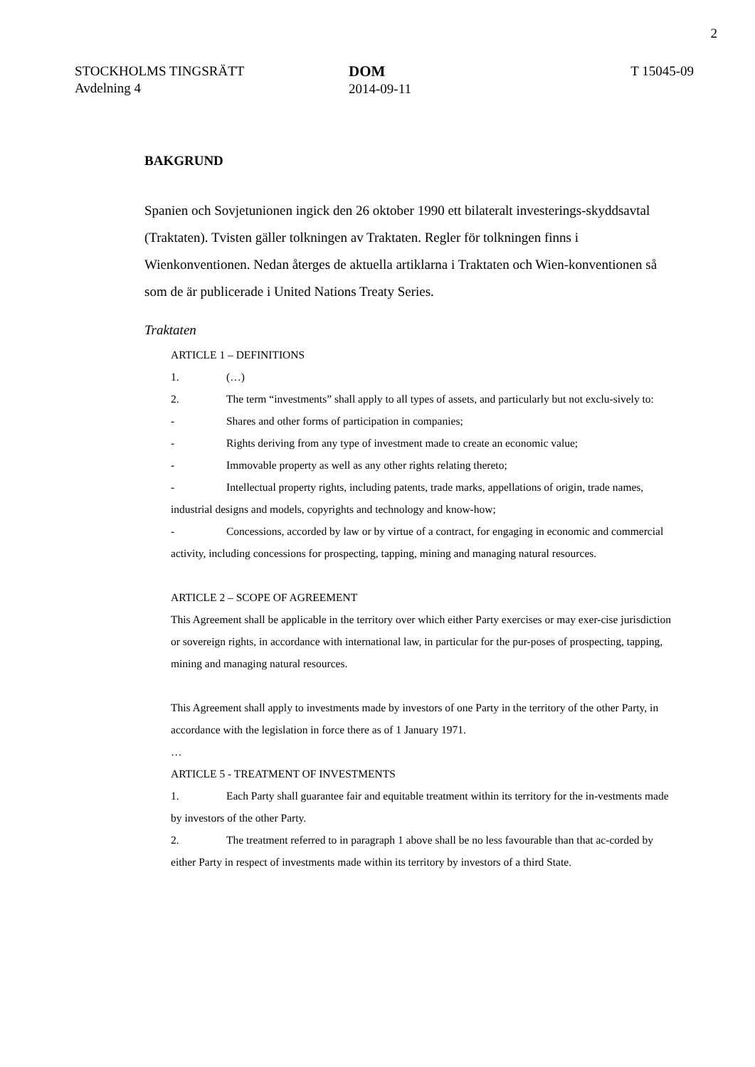2
STOCKHOLMS TINGSRÄTT
Avdelning 4
DOM
2014-09-11
T 15045-09
BAKGRUND
Spanien och Sovjetunionen ingick den 26 oktober 1990 ett bilateralt investerings-skyddsavtal (Traktaten). Tvisten gäller tolkningen av Traktaten. Regler för tolkningen finns i Wienkonventionen. Nedan återges de aktuella artiklarna i Traktaten och Wien-konventionen så som de är publicerade i United Nations Treaty Series.
Traktaten
ARTICLE 1 – DEFINITIONS
1. (…)
2. The term “investments” shall apply to all types of assets, and particularly but not exclu-sively to:
- Shares and other forms of participation in companies;
- Rights deriving from any type of investment made to create an economic value;
- Immovable property as well as any other rights relating thereto;
- Intellectual property rights, including patents, trade marks, appellations of origin, trade names, industrial designs and models, copyrights and technology and know-how;
- Concessions, accorded by law or by virtue of a contract, for engaging in economic and commercial activity, including concessions for prospecting, tapping, mining and managing natural resources.
ARTICLE 2 – SCOPE OF AGREEMENT
This Agreement shall be applicable in the territory over which either Party exercises or may exer-cise jurisdiction or sovereign rights, in accordance with international law, in particular for the pur-poses of prospecting, tapping, mining and managing natural resources.
This Agreement shall apply to investments made by investors of one Party in the territory of the other Party, in accordance with the legislation in force there as of 1 January 1971.
…
ARTICLE 5 - TREATMENT OF INVESTMENTS
1. Each Party shall guarantee fair and equitable treatment within its territory for the in-vestments made by investors of the other Party.
2. The treatment referred to in paragraph 1 above shall be no less favourable than that ac-corded by either Party in respect of investments made within its territory by investors of a third State.